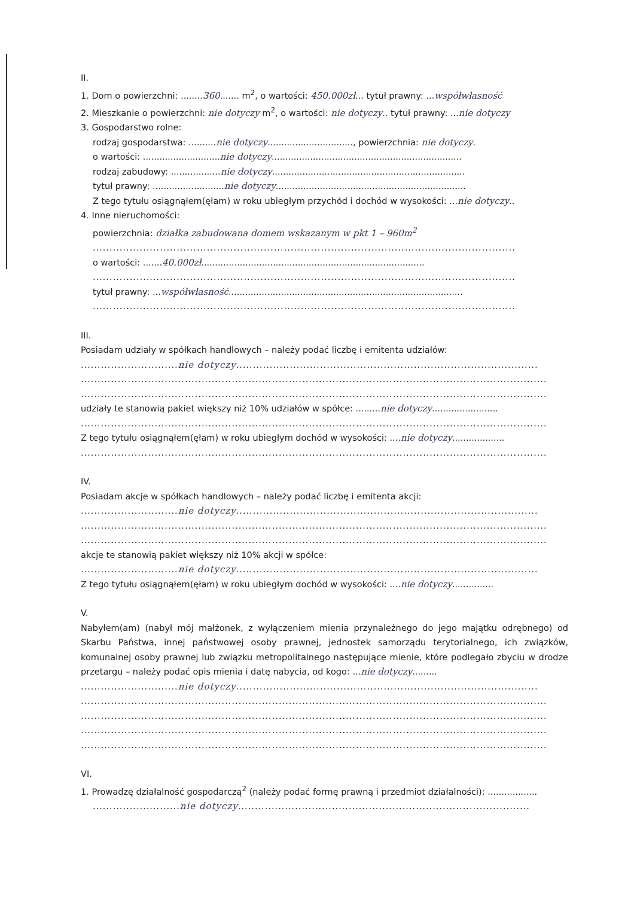II.
1. Dom o powierzchni: ........360....... m<sup>2</sup>, o wartości: 450.000zł... tytuł prawny: ...współwłasność
2. Mieszkanie o powierzchni: nie dotyczy m<sup>2</sup>, o wartości: nie dotyczy.. tytuł prawny: ...nie dotyczy
3. Gospodarstwo rolne:
rodzaj gospodarstwa: ..........nie dotyczy..............................., powierzchnia: nie dotyczy.
o wartości: ............................nie dotyczy.....................................................................
rodzaj zabudowy: ..................nie dotyczy......................................................................
tytuł prawny: ..........................nie dotyczy.....................................................................
Z tego tytułu osiągnąłem(ęłam) w roku ubiegłym przychód i dochód w wysokości: ...nie dotyczy..
4. Inne nieruchomości:
powierzchnia: działka zabudowana domem wskazanym w pkt 1 – 960m<sup>2</sup>
..............................................................................................................................
o wartości: .......40.000zł.................................................................................
..............................................................................................................................
tytuł prawny: ...współwłasność.....................................................................................
..............................................................................................................................
III.
Posiadam udziały w spółkach handlowych – należy podać liczbę i emitenta udziałów:
.............................nie dotyczy..........................................................................................
...........................................................................................................................................
...........................................................................................................................................
udziały te stanowią pakiet większy niż 10% udziałów w spółce: .........nie dotyczy........................
...........................................................................................................................................
Z tego tytułu osiągnąłem(ęłam) w roku ubiegłym dochód w wysokości: ....nie dotyczy...................
...........................................................................................................................................
IV.
Posiadam akcje w spółkach handlowych – należy podać liczbę i emitenta akcji:
.............................nie dotyczy..........................................................................................
...........................................................................................................................................
...........................................................................................................................................
akcje te stanowią pakiet większy niż 10% akcji w spółce:
.............................nie dotyczy..........................................................................................
Z tego tytułu osiągnąłem(ęłam) w roku ubiegłym dochód w wysokości: ....nie dotyczy...............
V.
Nabyłem(am) (nabył mój małżonek, z wyłączeniem mienia przynależnego do jego majątku odrębnego) od Skarbu Państwa, innej państwowej osoby prawnej, jednostek samorządu terytorialnego, ich związków, komunalnej osoby prawnej lub związku metropolitalnego następujące mienie, które podlegało zbyciu w drodze przetargu – należy podać opis mienia i datę nabycia, od kogo: ...nie dotyczy.........
.............................nie dotyczy..........................................................................................
...........................................................................................................................................
...........................................................................................................................................
...........................................................................................................................................
...........................................................................................................................................
VI.
1. Prowadzę działalność gospodarczą<sup>2</sup> (należy podać formę prawną i przedmiot działalności): ..................
..........................nie dotyczy.......................................................................................